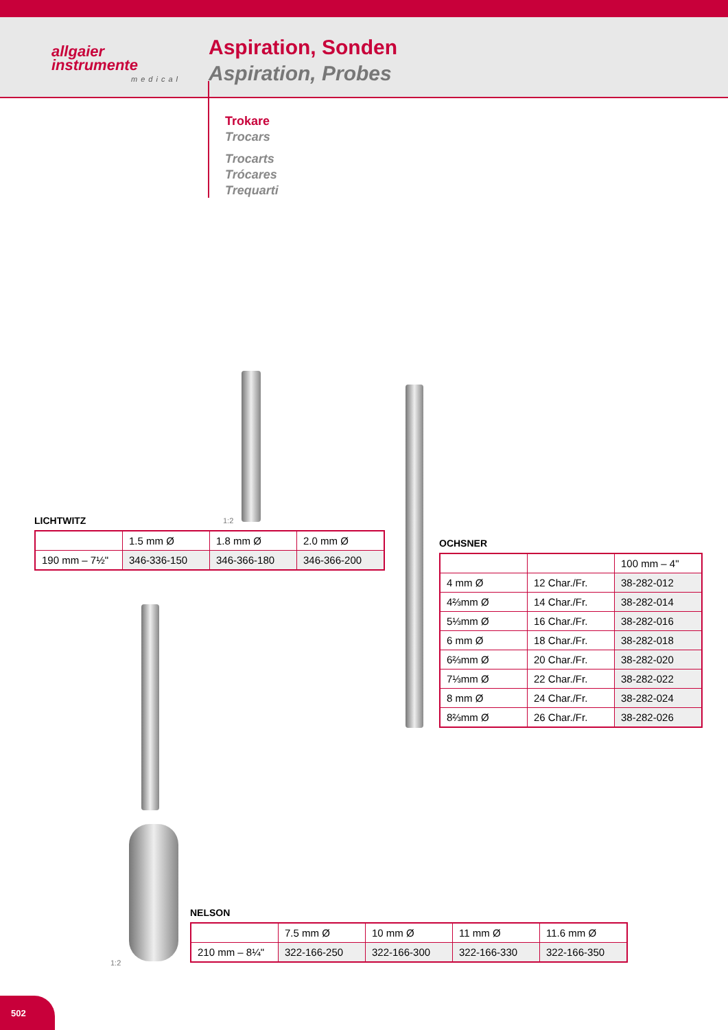allgaier
instrumente
medical
Aspiration, Sonden
Aspiration, Probes
Trokare
Trocars
Trocarts
Trócares
Trequarti
1:2
1:2
LICHTWITZ
| | 1.5 mm Ø | 1.8 mm Ø | 2.0 mm Ø |
| 190 mm – 7½" | 346-336-150 | 346-366-180 | 346-366-200 |
OCHSNER
| | | 100 mm – 4" |
| 4 mm Ø | 12 Char./Fr. | 38-282-012 |
| 4⅔mm Ø | 14 Char./Fr. | 38-282-014 |
| 5⅓mm Ø | 16 Char./Fr. | 38-282-016 |
| 6 mm Ø | 18 Char./Fr. | 38-282-018 |
| 6⅔mm Ø | 20 Char./Fr. | 38-282-020 |
| 7⅓mm Ø | 22 Char./Fr. | 38-282-022 |
| 8 mm Ø | 24 Char./Fr. | 38-282-024 |
| 8⅔mm Ø | 26 Char./Fr. | 38-282-026 |
NELSON
| | 7.5 mm Ø | 10 mm Ø | 11 mm Ø | 11.6 mm Ø |
| 210 mm – 8¼" | 322-166-250 | 322-166-300 | 322-166-330 | 322-166-350 |
502